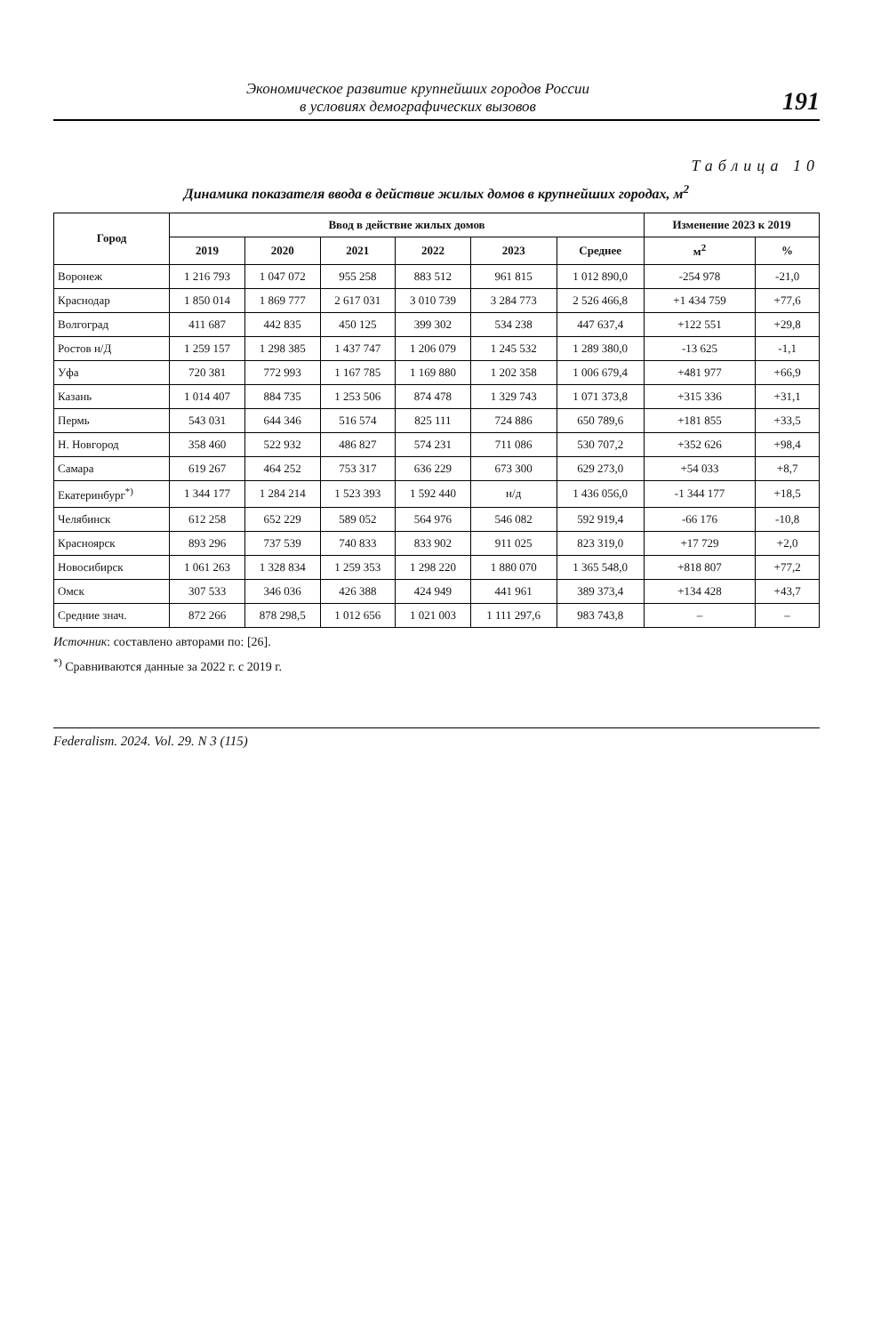Экономическое развитие крупнейших городов России
в условиях демографических вызовов
191
Таблица 10
Динамика показателя ввода в действие жилых домов в крупнейших городах, м<sup>2</sup>
| Город | Ввод в действие жилых домов | | | | | | Изменение 2023 к 2019 | |
| --- | --- | --- | --- | --- | --- | --- | --- | --- |
| | 2019 | 2020 | 2021 | 2022 | 2023 | Среднее | м<sup>2</sup> | % |
| Воронеж | 1 216 793 | 1 047 072 | 955 258 | 883 512 | 961 815 | 1 012 890,0 | -254 978 | -21,0 |
| Краснодар | 1 850 014 | 1 869 777 | 2 617 031 | 3 010 739 | 3 284 773 | 2 526 466,8 | +1 434 759 | +77,6 |
| Волгоград | 411 687 | 442 835 | 450 125 | 399 302 | 534 238 | 447 637,4 | +122 551 | +29,8 |
| Ростов н/Д | 1 259 157 | 1 298 385 | 1 437 747 | 1 206 079 | 1 245 532 | 1 289 380,0 | -13 625 | -1,1 |
| Уфа | 720 381 | 772 993 | 1 167 785 | 1 169 880 | 1 202 358 | 1 006 679,4 | +481 977 | +66,9 |
| Казань | 1 014 407 | 884 735 | 1 253 506 | 874 478 | 1 329 743 | 1 071 373,8 | +315 336 | +31,1 |
| Пермь | 543 031 | 644 346 | 516 574 | 825 111 | 724 886 | 650 789,6 | +181 855 | +33,5 |
| Н. Новгород | 358 460 | 522 932 | 486 827 | 574 231 | 711 086 | 530 707,2 | +352 626 | +98,4 |
| Самара | 619 267 | 464 252 | 753 317 | 636 229 | 673 300 | 629 273,0 | +54 033 | +8,7 |
| Екатеринбург<sup>*)</sup> | 1 344 177 | 1 284 214 | 1 523 393 | 1 592 440 | н/д | 1 436 056,0 | -1 344 177 | +18,5 |
| Челябинск | 612 258 | 652 229 | 589 052 | 564 976 | 546 082 | 592 919,4 | -66 176 | -10,8 |
| Красноярск | 893 296 | 737 539 | 740 833 | 833 902 | 911 025 | 823 319,0 | +17 729 | +2,0 |
| Новосибирск | 1 061 263 | 1 328 834 | 1 259 353 | 1 298 220 | 1 880 070 | 1 365 548,0 | +818 807 | +77,2 |
| Омск | 307 533 | 346 036 | 426 388 | 424 949 | 441 961 | 389 373,4 | +134 428 | +43,7 |
| Средние знач. | 872 266 | 878 298,5 | 1 012 656 | 1 021 003 | 1 111 297,6 | 983 743,8 | – | – |
Источник: составлено авторами по: [26].
<sup>*)</sup> Сравниваются данные за 2022 г. с 2019 г.
Federalism. 2024. Vol. 29. N 3 (115)